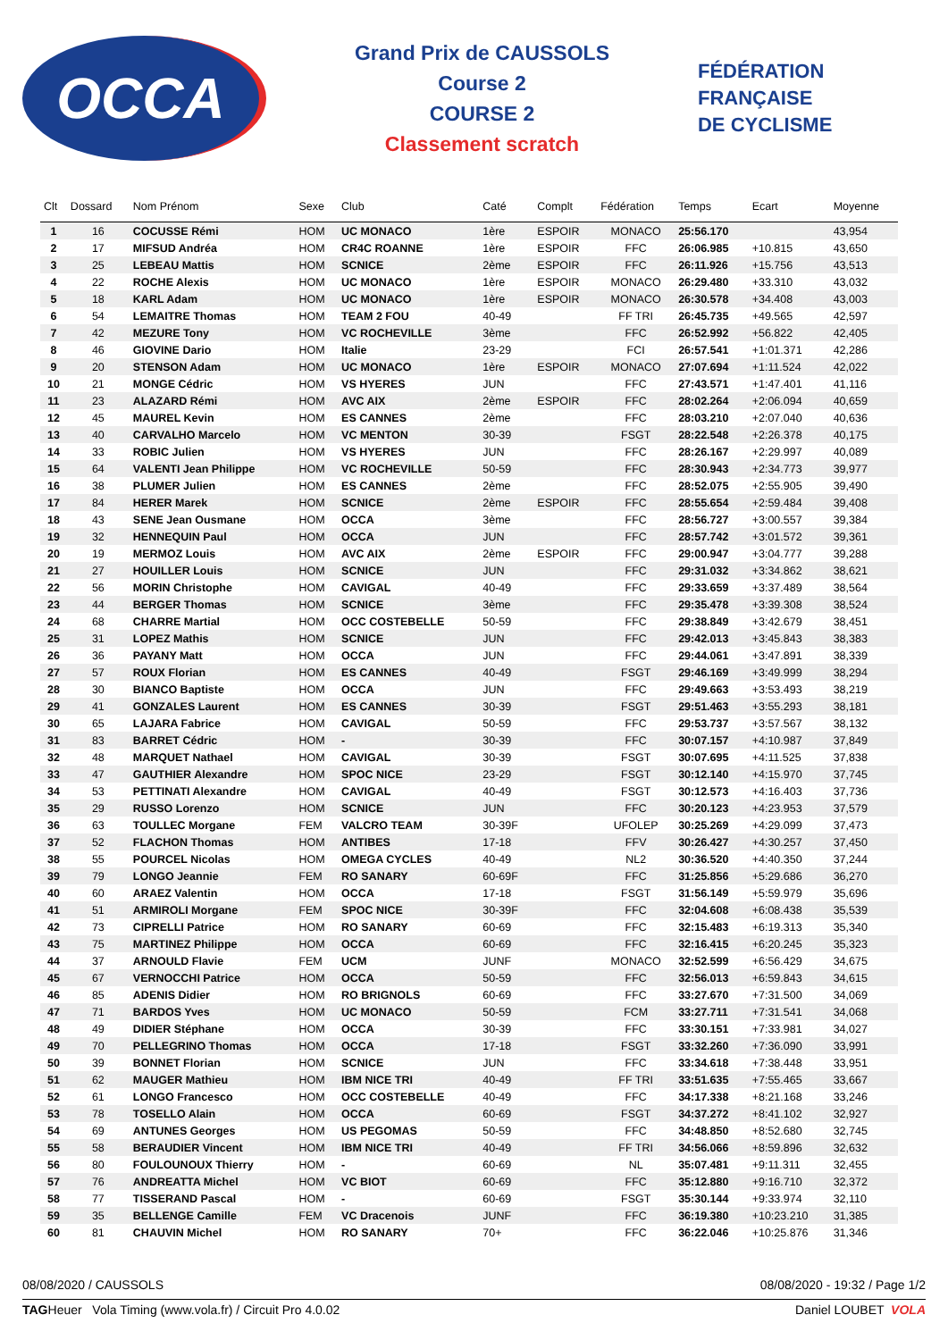OCCA
Grand Prix de CAUSSOLS
Course 2
COURSE 2
Classement scratch
FÉDÉRATION
FRANÇAISE
DE CYCLISME
| Clt | Dossard | Nom Prénom | Sexe | Club | Caté | Complt | Fédération | Temps | Ecart | Moyenne |
| --- | --- | --- | --- | --- | --- | --- | --- | --- | --- | --- |
| 1 | 16 | COCUSSE Rémi | HOM | UC MONACO | 1ère | ESPOIR | MONACO | 25:56.170 | | 43,954 |
| 2 | 17 | MIFSUD Andréa | HOM | CR4C ROANNE | 1ère | ESPOIR | FFC | 26:06.985 | +10.815 | 43,650 |
| 3 | 25 | LEBEAU Mattis | HOM | SCNICE | 2ème | ESPOIR | FFC | 26:11.926 | +15.756 | 43,513 |
| 4 | 22 | ROCHE Alexis | HOM | UC MONACO | 1ère | ESPOIR | MONACO | 26:29.480 | +33.310 | 43,032 |
| 5 | 18 | KARL Adam | HOM | UC MONACO | 1ère | ESPOIR | MONACO | 26:30.578 | +34.408 | 43,003 |
| 6 | 54 | LEMAITRE Thomas | HOM | TEAM 2 FOU | 40-49 | | FF TRI | 26:45.735 | +49.565 | 42,597 |
| 7 | 42 | MEZURE Tony | HOM | VC ROCHEVILLE | 3ème | | FFC | 26:52.992 | +56.822 | 42,405 |
| 8 | 46 | GIOVINE Dario | HOM | Italie | 23-29 | | FCI | 26:57.541 | +1:01.371 | 42,286 |
| 9 | 20 | STENSON Adam | HOM | UC MONACO | 1ère | ESPOIR | MONACO | 27:07.694 | +1:11.524 | 42,022 |
| 10 | 21 | MONGE Cédric | HOM | VS HYERES | JUN | | FFC | 27:43.571 | +1:47.401 | 41,116 |
| 11 | 23 | ALAZARD Rémi | HOM | AVC AIX | 2ème | ESPOIR | FFC | 28:02.264 | +2:06.094 | 40,659 |
| 12 | 45 | MAUREL Kevin | HOM | ES CANNES | 2ème | | FFC | 28:03.210 | +2:07.040 | 40,636 |
| 13 | 40 | CARVALHO Marcelo | HOM | VC MENTON | 30-39 | | FSGT | 28:22.548 | +2:26.378 | 40,175 |
| 14 | 33 | ROBIC Julien | HOM | VS HYERES | JUN | | FFC | 28:26.167 | +2:29.997 | 40,089 |
| 15 | 64 | VALENTI Jean Philippe | HOM | VC ROCHEVILLE | 50-59 | | FFC | 28:30.943 | +2:34.773 | 39,977 |
| 16 | 38 | PLUMER Julien | HOM | ES CANNES | 2ème | | FFC | 28:52.075 | +2:55.905 | 39,490 |
| 17 | 84 | HERER Marek | HOM | SCNICE | 2ème | ESPOIR | FFC | 28:55.654 | +2:59.484 | 39,408 |
| 18 | 43 | SENE Jean Ousmane | HOM | OCCA | 3ème | | FFC | 28:56.727 | +3:00.557 | 39,384 |
| 19 | 32 | HENNEQUIN Paul | HOM | OCCA | JUN | | FFC | 28:57.742 | +3:01.572 | 39,361 |
| 20 | 19 | MERMOZ Louis | HOM | AVC AIX | 2ème | ESPOIR | FFC | 29:00.947 | +3:04.777 | 39,288 |
| 21 | 27 | HOUILLER Louis | HOM | SCNICE | JUN | | FFC | 29:31.032 | +3:34.862 | 38,621 |
| 22 | 56 | MORIN Christophe | HOM | CAVIGAL | 40-49 | | FFC | 29:33.659 | +3:37.489 | 38,564 |
| 23 | 44 | BERGER Thomas | HOM | SCNICE | 3ème | | FFC | 29:35.478 | +3:39.308 | 38,524 |
| 24 | 68 | CHARRE Martial | HOM | OCC COSTEBELLE | 50-59 | | FFC | 29:38.849 | +3:42.679 | 38,451 |
| 25 | 31 | LOPEZ Mathis | HOM | SCNICE | JUN | | FFC | 29:42.013 | +3:45.843 | 38,383 |
| 26 | 36 | PAYANY Matt | HOM | OCCA | JUN | | FFC | 29:44.061 | +3:47.891 | 38,339 |
| 27 | 57 | ROUX Florian | HOM | ES CANNES | 40-49 | | FSGT | 29:46.169 | +3:49.999 | 38,294 |
| 28 | 30 | BIANCO Baptiste | HOM | OCCA | JUN | | FFC | 29:49.663 | +3:53.493 | 38,219 |
| 29 | 41 | GONZALES Laurent | HOM | ES CANNES | 30-39 | | FSGT | 29:51.463 | +3:55.293 | 38,181 |
| 30 | 65 | LAJARA Fabrice | HOM | CAVIGAL | 50-59 | | FFC | 29:53.737 | +3:57.567 | 38,132 |
| 31 | 83 | BARRET Cédric | HOM | - | 30-39 | | FFC | 30:07.157 | +4:10.987 | 37,849 |
| 32 | 48 | MARQUET Nathael | HOM | CAVIGAL | 30-39 | | FSGT | 30:07.695 | +4:11.525 | 37,838 |
| 33 | 47 | GAUTHIER Alexandre | HOM | SPOC NICE | 23-29 | | FSGT | 30:12.140 | +4:15.970 | 37,745 |
| 34 | 53 | PETTINATI Alexandre | HOM | CAVIGAL | 40-49 | | FSGT | 30:12.573 | +4:16.403 | 37,736 |
| 35 | 29 | RUSSO Lorenzo | HOM | SCNICE | JUN | | FFC | 30:20.123 | +4:23.953 | 37,579 |
| 36 | 63 | TOULLEC Morgane | FEM | VALCRO TEAM | 30-39F | | UFOLEP | 30:25.269 | +4:29.099 | 37,473 |
| 37 | 52 | FLACHON Thomas | HOM | ANTIBES | 17-18 | | FFV | 30:26.427 | +4:30.257 | 37,450 |
| 38 | 55 | POURCEL Nicolas | HOM | OMEGA CYCLES | 40-49 | | NL2 | 30:36.520 | +4:40.350 | 37,244 |
| 39 | 79 | LONGO Jeannie | FEM | RO SANARY | 60-69F | | FFC | 31:25.856 | +5:29.686 | 36,270 |
| 40 | 60 | ARAEZ Valentin | HOM | OCCA | 17-18 | | FSGT | 31:56.149 | +5:59.979 | 35,696 |
| 41 | 51 | ARMIROLI Morgane | FEM | SPOC NICE | 30-39F | | FFC | 32:04.608 | +6:08.438 | 35,539 |
| 42 | 73 | CIPRELLI Patrice | HOM | RO SANARY | 60-69 | | FFC | 32:15.483 | +6:19.313 | 35,340 |
| 43 | 75 | MARTINEZ Philippe | HOM | OCCA | 60-69 | | FFC | 32:16.415 | +6:20.245 | 35,323 |
| 44 | 37 | ARNOULD Flavie | FEM | UCM | JUNF | | MONACO | 32:52.599 | +6:56.429 | 34,675 |
| 45 | 67 | VERNOCCHI Patrice | HOM | OCCA | 50-59 | | FFC | 32:56.013 | +6:59.843 | 34,615 |
| 46 | 85 | ADENIS Didier | HOM | RO BRIGNOLS | 60-69 | | FFC | 33:27.670 | +7:31.500 | 34,069 |
| 47 | 71 | BARDOS Yves | HOM | UC MONACO | 50-59 | | FCM | 33:27.711 | +7:31.541 | 34,068 |
| 48 | 49 | DIDIER Stéphane | HOM | OCCA | 30-39 | | FFC | 33:30.151 | +7:33.981 | 34,027 |
| 49 | 70 | PELLEGRINO Thomas | HOM | OCCA | 17-18 | | FSGT | 33:32.260 | +7:36.090 | 33,991 |
| 50 | 39 | BONNET Florian | HOM | SCNICE | JUN | | FFC | 33:34.618 | +7:38.448 | 33,951 |
| 51 | 62 | MAUGER Mathieu | HOM | IBM NICE TRI | 40-49 | | FF TRI | 33:51.635 | +7:55.465 | 33,667 |
| 52 | 61 | LONGO Francesco | HOM | OCC COSTEBELLE | 40-49 | | FFC | 34:17.338 | +8:21.168 | 33,246 |
| 53 | 78 | TOSELLO Alain | HOM | OCCA | 60-69 | | FSGT | 34:37.272 | +8:41.102 | 32,927 |
| 54 | 69 | ANTUNES Georges | HOM | US PEGOMAS | 50-59 | | FFC | 34:48.850 | +8:52.680 | 32,745 |
| 55 | 58 | BERAUDIER Vincent | HOM | IBM NICE TRI | 40-49 | | FF TRI | 34:56.066 | +8:59.896 | 32,632 |
| 56 | 80 | FOULOUNOUX Thierry | HOM | - | 60-69 | | NL | 35:07.481 | +9:11.311 | 32,455 |
| 57 | 76 | ANDREATTA Michel | HOM | VC BIOT | 60-69 | | FFC | 35:12.880 | +9:16.710 | 32,372 |
| 58 | 77 | TISSERAND Pascal | HOM | - | 60-69 | | FSGT | 35:30.144 | +9:33.974 | 32,110 |
| 59 | 35 | BELLENGE Camille | FEM | VC Dracenois | JUNF | | FFC | 36:19.380 | +10:23.210 | 31,385 |
| 60 | 81 | CHAUVIN Michel | HOM | RO SANARY | 70+ | | FFC | 36:22.046 | +10:25.876 | 31,346 |
08/08/2020 / CAUSSOLS 08/08/2020 - 19:32 / Page 1/2
TAGHeuer Vola Timing (www.vola.fr) / Circuit Pro 4.0.02 Daniel LOUBET VOLA